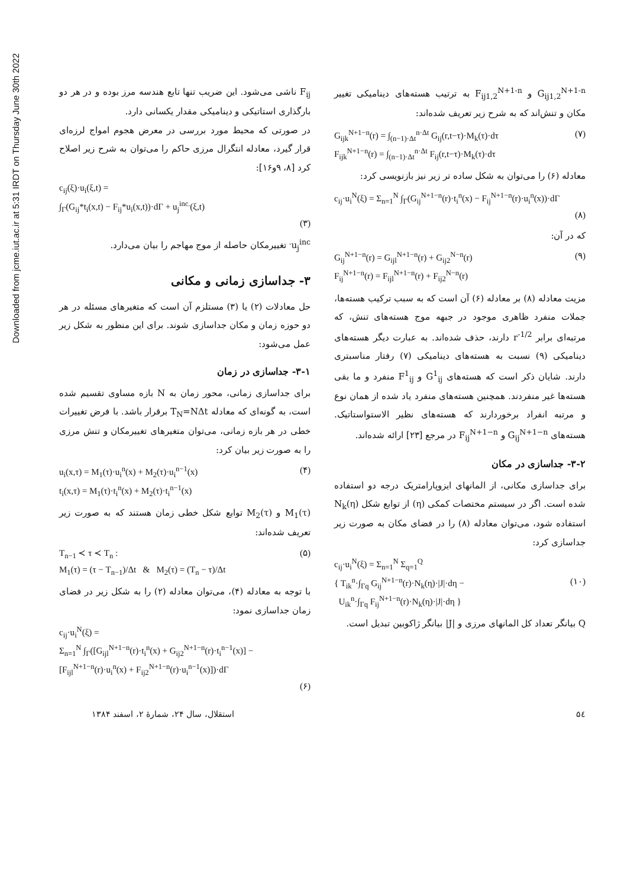Downloaded from jcme.iut.ac.ir at 5:31 IRDT on Thursday June 30th 2022
F<sub>ij</sub> ناشی می‌شود. این ضریب تنها تابع هندسه مرز بوده و در هر دو بارگذاری استاتیکی و دینامیکی مقدار یکسانی دارد.
در صورتی که محیط مورد بررسی در معرض هجوم امواج لرزه‌ای قرار گیرد، معادله انتگرال مرزی حاکم را می‌توان به شرح زیر اصلاح کرد [۸، ۹و۱۶]:
c<sub>ij</sub>(ξ)·u<sub>i</sub>(ξ,t) =
∫<sub>Γ</sub>(G<sub>ij</sub>*t<sub>i</sub>(x,t) − F<sub>ij</sub>*u<sub>i</sub>(x,t))·dΓ + u<sub>j</sub><sup>inc.</sup>(ξ,t)
(۳)
u<sub>j</sub><sup>inc.</sup> تغییرمکان حاصله از موج مهاجم را بیان می‌دارد.
۳- جداسازی زمانی و مکانی
حل معادلات (۲) یا (۳) مستلزم آن است که متغیرهای مسئله در هر دو حوزه زمان و مکان جداسازی شوند. برای این منظور به شکل زیر عمل می‌شود:
۳-۱- جداسازی در زمان
برای جداسازی زمانی، محور زمان به N بازه مساوی تقسیم شده است، به گونه‌ای که معادله T<sub>N</sub>=NΔt برقرار باشد. با فرض تغییرات خطی در هر بازه زمانی، می‌توان متغیرهای تغییرمکان و تنش مرزی را به صورت زیر بیان کرد:
(۴) u<sub>i</sub>(x,τ) = M<sub>1</sub>(τ)·u<sub>i</sub><sup>n</sup>(x) + M<sub>2</sub>(τ)·u<sub>i</sub><sup>n−1</sup>(x)
t<sub>i</sub>(x,τ) = M<sub>1</sub>(τ)·t<sub>i</sub><sup>n</sup>(x) + M<sub>2</sub>(τ)·t<sub>i</sub><sup>n−1</sup>(x)
M<sub>1</sub>(τ) و M<sub>2</sub>(τ) توابع شکل خطی زمان هستند که به صورت زیر تعریف شده‌اند:
(۵) T<sub>n−1</sub> ≺ τ ≺ T<sub>n</sub> :
M<sub>1</sub>(τ) = (τ − T<sub>n−1</sub>)/Δt & M<sub>2</sub>(τ) = (T<sub>n</sub> − τ)/Δt
با توجه به معادله (۴)، می‌توان معادله (۲) را به شکل زیر در فضای زمان جداسازی نمود:
c<sub>ij</sub>·u<sub>i</sub><sup>N</sup>(ξ) =
Σ<sub>n=1</sub><sup>N</sup> ∫<sub>Γ</sub>([G<sub>ijl</sub><sup>N+1−n</sup>(r)·t<sub>i</sub><sup>n</sup>(x) + G<sub>ij2</sub><sup>N+1−n</sup>(r)·t<sub>i</sub><sup>n−1</sup>(x)] − [F<sub>ijl</sub><sup>N+1−n</sup>(r)·u<sub>i</sub><sup>n</sup>(x) + F<sub>ij2</sub><sup>N+1−n</sup>(r)·u<sub>i</sub><sup>n−1</sup>(x)])·dΓ
(۶)
G<sub>ij1,2</sub><sup>N+1-n</sup> و F<sub>ij1,2</sub><sup>N+1-n</sup> به ترتیب هسته‌های دینامیکی تغییر مکان و تنش‌اند که به شرح زیر تعریف شده‌اند:
(۷) G<sub>ijk</sub><sup>N+1−n</sup>(r) = ∫<sub>(n−1)·Δt</sub><sup>n·Δt</sup> G<sub>ij</sub>(r,t−τ)·M<sub>k</sub>(τ)·dτ
F<sub>ijk</sub><sup>N+1−n</sup>(r) = ∫<sub>(n−1)·Δt</sub><sup>n·Δt</sup> F<sub>ij</sub>(r,t−τ)·M<sub>k</sub>(τ)·dτ
معادله (۶) را می‌توان به شکل ساده تر زیر نیز بازنویسی کرد:
c<sub>ij</sub>·u<sub>i</sub><sup>N</sup>(ξ) = Σ<sub>n=1</sub><sup>N</sup> ∫<sub>Γ</sub>(G<sub>ij</sub><sup>N+1−n</sup>(r)·t<sub>i</sub><sup>n</sup>(x) − F<sub>ij</sub><sup>N+1−n</sup>(r)·u<sub>i</sub><sup>n</sup>(x))·dΓ
(۸)
که در آن:
(۹) G<sub>ij</sub><sup>N+1−n</sup>(r) = G<sub>ijl</sub><sup>N+1−n</sup>(r) + G<sub>ij2</sub><sup>N−n</sup>(r)
F<sub>ij</sub><sup>N+1−n</sup>(r) = F<sub>ijl</sub><sup>N+1−n</sup>(r) + F<sub>ij2</sub><sup>N−n</sup>(r)
مزیت معادله (۸) بر معادله (۶) آن است که به سبب ترکیب هسته‌ها، جملات منفرد ظاهری موجود در جبهه موج هسته‌های تنش، که مرتبه‌ای برابر r<sup>-1/2</sup> دارند، حذف شده‌اند. به عبارت دیگر هسته‌های دینامیکی (۹) نسبت به هسته‌های دینامیکی (۷) رفتار مناسبتری دارند. شایان ذکر است که هسته‌های G<sup>1</sup><sub>ij</sub> و F<sup>1</sup><sub>ij</sub> منفرد و ما بقی هسته‌ها غیر منفردند. همچنین هسته‌های منفرد یاد شده از همان نوع و مرتبه انفراد برخوردارند که هسته‌های نظیر الاستواستاتیک. هسته‌های G<sub>ij</sub><sup>N+1−n</sup> و F<sub>ij</sub><sup>N+1−n</sup> در مرجع [۲۳] ارائه شده‌اند.
۳-۲- جداسازی در مکان
برای جداسازی مکانی، از المانهای ایزوپارامتریک درجه دو استفاده شده است. اگر در سیستم مختصات کمکی (η) از توابع شکل N<sub>k</sub>(η) استفاده شود، می‌توان معادله (۸) را در فضای مکان به صورت زیر جداسازی کرد:
c<sub>ij</sub>·u<sub>i</sub><sup>N</sup>(ξ) = Σ<sub>n=1</sub><sup>N</sup> Σ<sub>q=1</sub><sup>Q</sup>
(۱۰) { T<sub>ik</sub><sup>n</sup>·∫<sub>Γq</sub> G<sub>ij</sub><sup>N+1−n</sup>(r)·N<sub>k</sub>(η)·|J|·dη −
U<sub>ik</sub><sup>n</sup>·∫<sub>Γq</sub> F<sub>ij</sub><sup>N+1−n</sup>(r)·N<sub>k</sub>(η)·|J|·dη }
Q بیانگر تعداد کل المانهای مرزی و |J| بیانگر ژاکوبین تبدیل است.
۵٤ استقلال، سال ۲۴، شمارهٔ ۲، اسفند ۱۳۸۴